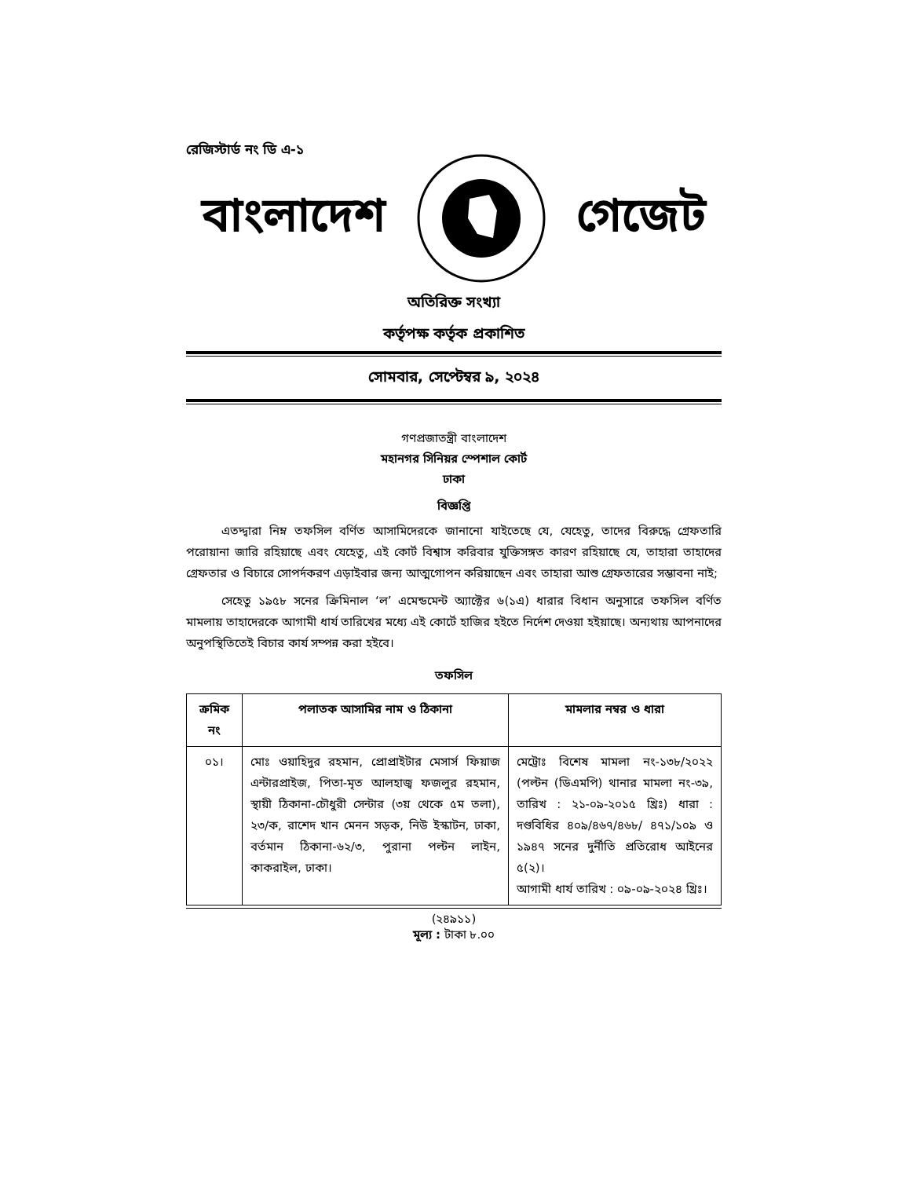রেজিস্টার্ড নং ডি এ-১
বাংলাদেশ গেজেট
অতিরিক্ত সংখ্যা
কর্তৃপক্ষ কর্তৃক প্রকাশিত
সোমবার, সেপ্টেম্বর ৯, ২০২৪
গণপ্রজাতন্ত্রী বাংলাদেশ
মহানগর সিনিয়র স্পেশাল কোর্ট
ঢাকা
বিজ্ঞপ্তি
এতদ্দ্বারা নিম্ন তফসিল বর্ণিত আসামিদেরকে জানানো যাইতেছে যে, যেহেতু, তাদের বিরুদ্ধে গ্রেফতারি পরোয়ানা জারি রহিয়াছে এবং যেহেতু, এই কোর্ট বিশ্বাস করিবার যুক্তিসঙ্গত কারণ রহিয়াছে যে, তাহারা তাহাদের গ্রেফতার ও বিচারে সোপর্দকরণ এড়াইবার জন্য আত্মগোপন করিয়াছেন এবং তাহারা আশু গ্রেফতারের সম্ভাবনা নাই;
সেহেতু ১৯৫৮ সনের ক্রিমিনাল ‘ল’ এমেন্ডমেন্ট অ্যাক্টের ৬(১এ) ধারার বিধান অনুসারে তফসিল বর্ণিত মামলায় তাহাদেরকে আগামী ধার্য তারিখের মধ্যে এই কোর্টে হাজির হইতে নির্দেশ দেওয়া হইয়াছে। অন্যথায় আপনাদের অনুপস্থিতিতেই বিচার কার্য সম্পন্ন করা হইবে।
তফসিল
| ক্রমিক নং | পলাতক আসামির নাম ও ঠিকানা | মামলার নম্বর ও ধারা |
| --- | --- | --- |
| ০১। | মোঃ ওয়াহিদুর রহমান, প্রোপ্রাইটার মেসার্স ফিয়াজ এন্টারপ্রাইজ, পিতা-মৃত আলহাজ্ব ফজলুর রহমান, স্থায়ী ঠিকানা-চৌধুরী সেন্টার (৩য় থেকে ৫ম তলা), ২৩/ক, রাশেদ খান মেনন সড়ক, নিউ ইস্কাটন, ঢাকা, বর্তমান ঠিকানা-৬২/৩, পুরানা পল্টন লাইন, কাকরাইল, ঢাকা। | মেট্রোঃ বিশেষ মামলা নং-১৩৮/২০২২ (পল্টন (ডিএমপি) থানার মামলা নং-৩৯, তারিখ : ২১-০৯-২০১৫ খ্রিঃ) ধারা : দণ্ডবিধির ৪০৯/৪৬৭/৪৬৮/ ৪৭১/১০৯ ও ১৯৪৭ সনের দুর্নীতি প্রতিরোধ আইনের ৫(২)। আগামী ধার্য তারিখ : ০৯-০৯-২০২৪ খ্রিঃ। |
(২৪৯১১)
মূল্য : টাকা ৮.০০